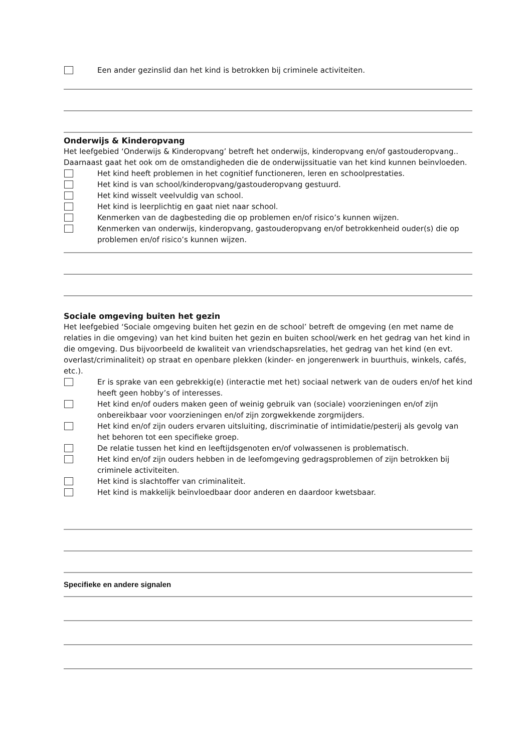Een ander gezinslid dan het kind is betrokken bij criminele activiteiten.
Onderwijs & Kinderopvang
Het leefgebied ‘Onderwijs & Kinderopvang’ betreft het onderwijs, kinderopvang en/of gastouderopvang.. Daarnaast gaat het ook om de omstandigheden die de onderwijssituatie van het kind kunnen beïnvloeden.
Het kind heeft problemen in het cognitief functioneren, leren en schoolprestaties.
Het kind is van school/kinderopvang/gastouderopvang gestuurd.
Het kind wisselt veelvuldig van school.
Het kind is leerplichtig en gaat niet naar school.
Kenmerken van de dagbesteding die op problemen en/of risico’s kunnen wijzen.
Kenmerken van onderwijs, kinderopvang, gastouderopvang en/of betrokkenheid ouder(s) die op problemen en/of risico’s kunnen wijzen.
Sociale omgeving buiten het gezin
Het leefgebied ‘Sociale omgeving buiten het gezin en de school’ betreft de omgeving (en met name de relaties in die omgeving) van het kind buiten het gezin en buiten school/werk en het gedrag van het kind in die omgeving. Dus bijvoorbeeld de kwaliteit van vriendschapsrelaties, het gedrag van het kind (en evt. overlast/criminaliteit) op straat en openbare plekken (kinder- en jongerenwerk in buurthuis, winkels, cafés, etc.).
Er is sprake van een gebrekkig(e) (interactie met het) sociaal netwerk van de ouders en/of het kind heeft geen hobby’s of interesses.
Het kind en/of ouders maken geen of weinig gebruik van (sociale) voorzieningen en/of zijn onbereikbaar voor voorzieningen en/of zijn zorgwekkende zorgmijders.
Het kind en/of zijn ouders ervaren uitsluiting, discriminatie of intimidatie/pesterij als gevolg van het behoren tot een specifieke groep.
De relatie tussen het kind en leeftijdsgenoten en/of volwassenen is problematisch.
Het kind en/of zijn ouders hebben in de leefomgeving gedragsproblemen of zijn betrokken bij criminele activiteiten.
Het kind is slachtoffer van criminaliteit.
Het kind is makkelijk beïnvloedbaar door anderen en daardoor kwetsbaar.
Specifieke en andere signalen